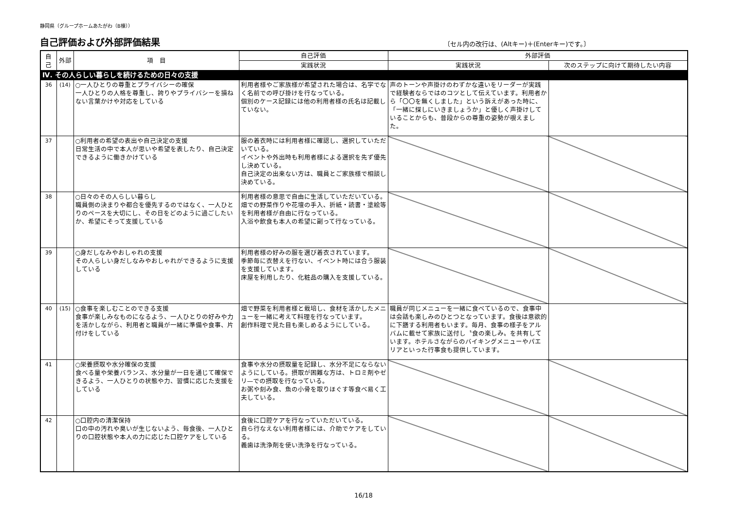静岡県（グループホームあたがわ（B棟））
自己評価および外部評価結果
〔セル内の改行は、(Altキー)＋(Enterキー)です。〕
| 自己 | 外部 | 項 目 | 自己評価 | 外部評価 | |
| --- | --- | --- | --- | --- | --- |
| | | | 実践状況 | 実践状況 | 次のステップに向けて期待したい内容 |
| Ⅳ. その人らしい暮らしを続けるための日々の支援 | | | | | |
| 36 | (14) | ○一人ひとりの尊重とプライバシーの確保 一人ひとりの人格を尊重し、誇りやプライバシーを損ねない言葉かけや対応をしている | 利用者様やご家族様が希望された場合は、名字でなく名前での呼び掛けを行なっている。 個別のケース記録には他の利用者様の氏名は記載していない。 | 声のトーンや声掛けのわずかな違いをリーダーが実践で経験者ならではのコツとして伝えています。利用者から「〇〇を無くしました」という訴えがあった時に、「一緒に探しにいきましょうか」と優しく声掛けしていることからも、普段からの尊重の姿勢が覗えました。 | |
| 37 | | ○利用者の希望の表出や自己決定の支援 日常生活の中で本人が思いや希望を表したり、自己決定できるように働きかけている | 服の着衣時には利用者様に確認し、選択していただいている。 イベントや外出時も利用者様による選択を先ず優先し決めている。 自己決定の出来ない方は、職員とご家族様で相談し決めている。 | | |
| 38 | | ○日々のその人らしい暮らし 職員側の決まりや都合を優先するのではなく、一人ひとりのペースを大切にし、その日をどのように過ごしたいか、希望にそって支援している | 利用者様の意思で自由に生活していただいている。 畑での野菜作りや花壇の手入、折紙・読書・塗絵等を利用者様が自由に行なっている。 入浴や飲食も本人の希望に副って行なっている。 | | |
| 39 | | ○身だしなみやおしゃれの支援 その人らしい身だしなみやおしゃれができるように支援している | 利用者様の好みの服を選び着衣されています。 季節毎に衣替えを行ない、イベント時には合う服装を支援しています。 床屋を利用したり、化粧品の購入を支援している。 | | |
| 40 | (15) | ○食事を楽しむことのできる支援 食事が楽しみなものになるよう、一人ひとりの好みや力を活かしながら、利用者と職員が一緒に準備や食事、片付けをしている | 畑で野菜を利用者様と栽培し、食材を活かしたメニューを一緒に考えて料理を行なっています。 創作料理で見た目も楽しめるようにしている。 | 職員が同じメニューを一緒に食べているので、食事中は会話も楽しみのひとつとなっています。食後は意欲的に下膳する利用者もいます。毎月、食事の様子をアルバムに載せて家族に送付し〝食の楽しみ〟を共有しています。ホテルさながらのバイキングメニューやパエリアといった行事食も提供しています。 | |
| 41 | | ○栄養摂取や水分確保の支援 食べる量や栄養バランス、水分量が一日を通じて確保できるよう、一人ひとりの状態や力、習慣に応じた支援をしている | 食事や水分の摂取量を記録し、水分不足にならないようにしている。摂取が困難な方は、トロミ剤やゼリ—での摂取を行なっている。 お粥や刻み食、魚の小骨を取りほぐす等食べ易く工夫している。 | | |
| 42 | | ○口腔内の清潔保持 口の中の汚れや臭いが生じないよう、毎食後、一人ひとりの口腔状態や本人の力に応じた口腔ケアをしている | 食後に口腔ケアを行なっていただいている。 自ら行なえない利用者様には、介助でケアをしている。 義歯は洗浄剤を使い洗浄を行なっている。 | | |
16/18